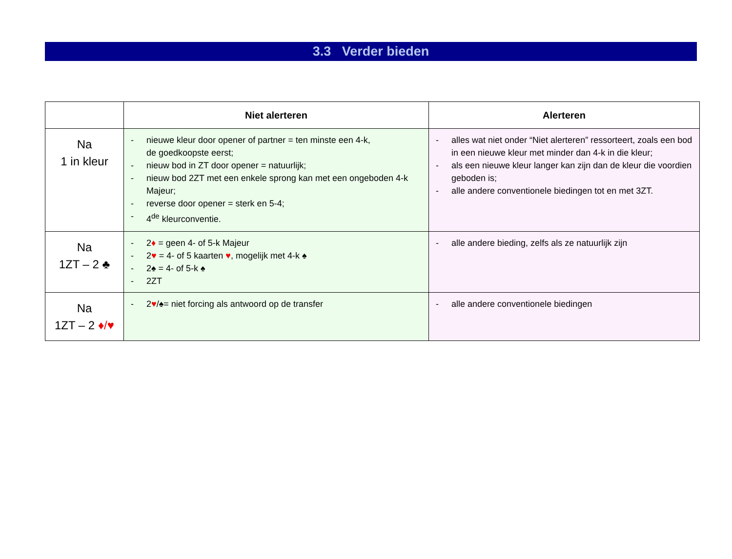3.3 Verder bieden
| | Niet alerteren | Alerteren |
| --- | --- | --- |
| Na 1 in kleur | - nieuwe kleur door opener of partner = ten minste een 4-k, de goedkoopste eerst; - nieuw bod in ZT door opener = natuurlijk; - nieuw bod 2ZT met een enkele sprong kan met een ongeboden 4-k Majeur; - reverse door opener = sterk en 5-4; - 4<sup>de</sup> kleurconventie. | - alles wat niet onder “Niet alerteren” ressorteert, zoals een bod in een nieuwe kleur met minder dan 4-k in die kleur; - als een nieuwe kleur langer kan zijn dan de kleur die voordien geboden is; - alle andere conventionele biedingen tot en met 3ZT. |
| Na 1ZT – 2 ♣ | - 2 ♦ = geen 4- of 5-k Majeur - 2 ♥ = 4- of 5 kaarten ♥ , mogelijk met 4-k ♠ - 2♠ = 4- of 5-k ♠ - 2ZT | - alle andere bieding, zelfs als ze natuurlijk zijn |
| Na 1ZT – 2 ♦/♥ | - 2 ♥ /♠= niet forcing als antwoord op de transfer | - alle andere conventionele biedingen |